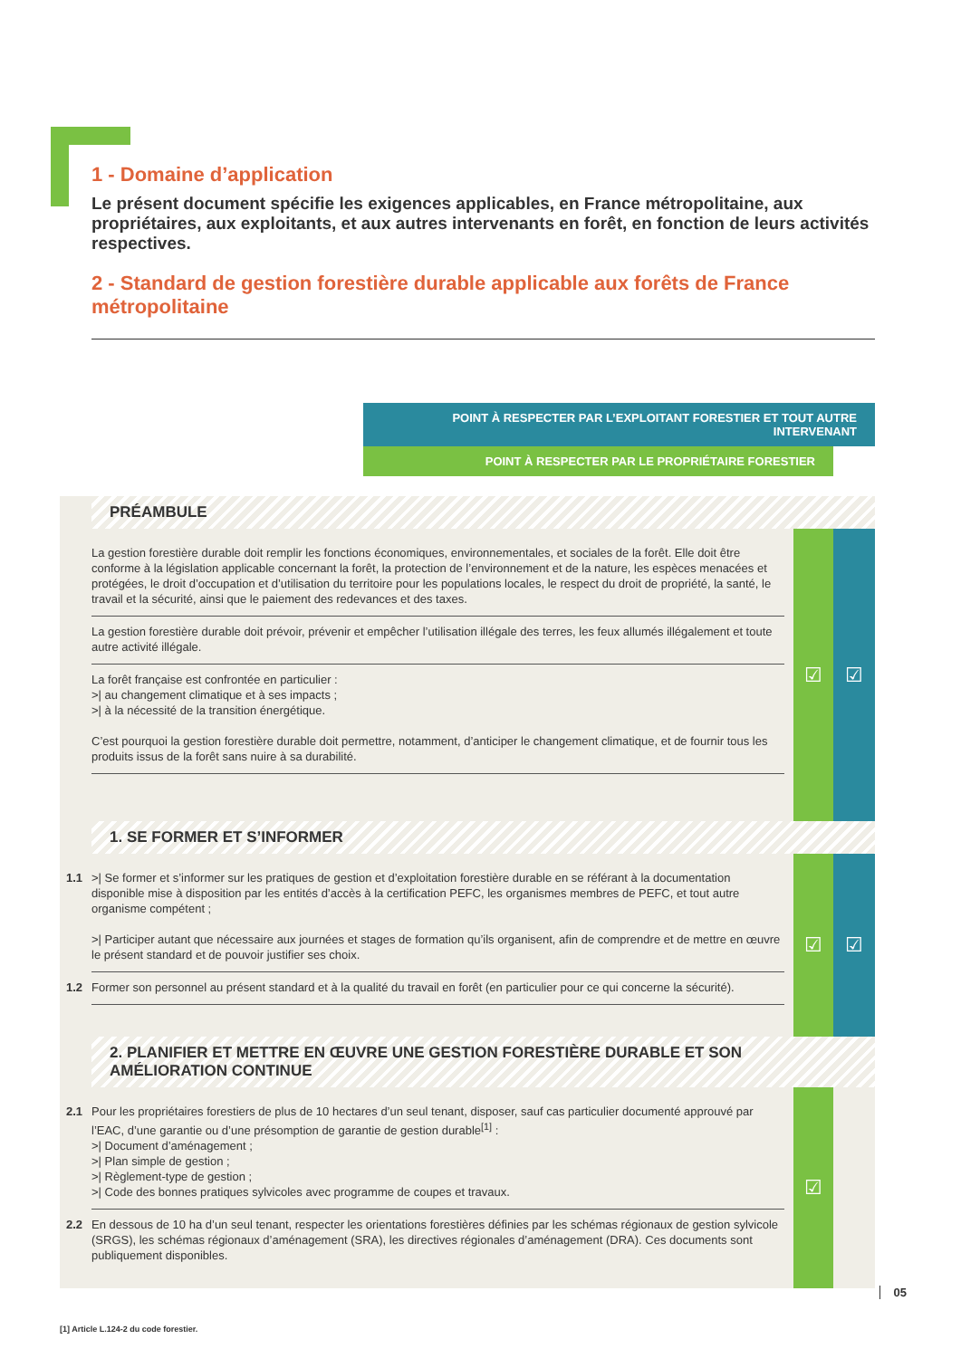1 - Domaine d’application
Le présent document spécifie les exigences applicables, en France métropolitaine, aux propriétaires, aux exploitants, et aux autres intervenants en forêt, en fonction de leurs activités respectives.
2 - Standard de gestion forestière durable applicable aux forêts de France métropolitaine
POINT À RESPECTER PAR L’EXPLOITANT FORESTIER ET TOUT AUTRE INTERVENANT
POINT À RESPECTER PAR LE PROPRIÉTAIRE FORESTIER
PRÉAMBULE
La gestion forestière durable doit remplir les fonctions économiques, environnementales, et sociales de la forêt. Elle doit être conforme à la législation applicable concernant la forêt, la protection de l’environnement et de la nature, les espèces menacées et protégées, le droit d’occupation et d’utilisation du territoire pour les populations locales, le respect du droit de propriété, la santé, le travail et la sécurité, ainsi que le paiement des redevances et des taxes.
La gestion forestière durable doit prévoir, prévenir et empêcher l’utilisation illégale des terres, les feux allumés illégalement et toute autre activité illégale.
La forêt française est confrontée en particulier :
>| au changement climatique et à ses impacts ;
>| à la nécessité de la transition énergétique.
C’est pourquoi la gestion forestière durable doit permettre, notamment, d’anticiper le changement climatique, et de fournir tous les produits issus de la forêt sans nuire à sa durabilité.
☑ ☑
1. SE FORMER ET S’INFORMER
1.1 >| Se former et s’informer sur les pratiques de gestion et d’exploitation forestière durable en se référant à la documentation disponible mise à disposition par les entités d’accès à la certification PEFC, les organismes membres de PEFC, et tout autre organisme compétent ;
>| Participer autant que nécessaire aux journées et stages de formation qu’ils organisent, afin de comprendre et de mettre en œuvre le présent standard et de pouvoir justifier ses choix.
1.2 Former son personnel au présent standard et à la qualité du travail en forêt (en particulier pour ce qui concerne la sécurité).
☑ ☑
2. PLANIFIER ET METTRE EN ŒUVRE UNE GESTION FORESTIÈRE DURABLE ET SON AMÉLIORATION CONTINUE
2.1 Pour les propriétaires forestiers de plus de 10 hectares d’un seul tenant, disposer, sauf cas particulier documenté approuvé par l’EAC, d’une garantie ou d’une présomption de garantie de gestion durable<sup>[1]</sup> :
>| Document d’aménagement ;
>| Plan simple de gestion ;
>| Règlement-type de gestion ;
>| Code des bonnes pratiques sylvicoles avec programme de coupes et travaux.
2.2 En dessous de 10 ha d’un seul tenant, respecter les orientations forestières définies par les schémas régionaux de gestion sylvicole (SRGS), les schémas régionaux d’aménagement (SRA), les directives régionales d’aménagement (DRA). Ces documents sont publiquement disponibles.
☑
[1] Article L.124-2 du code forestier.
05